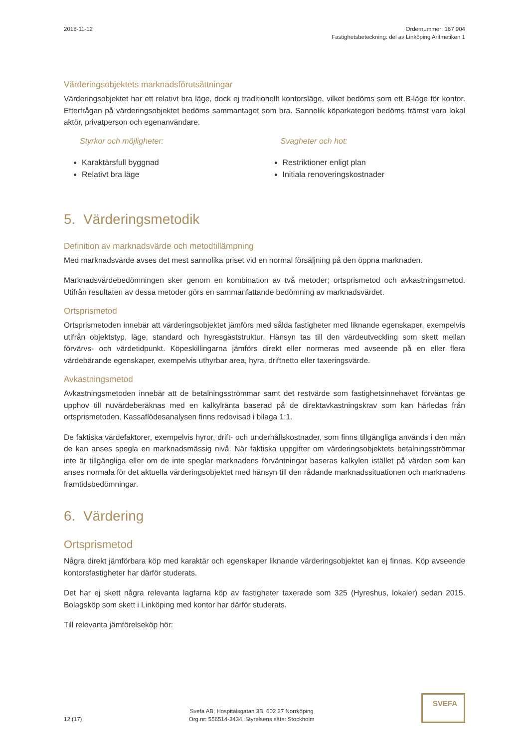2018-11-12 Ordernummer: 167 904
Fastighetsbeteckning: del av Linköping Aritmetiken 1
Värderingsobjektets marknadsförutsättningar
Värderingsobjektet har ett relativt bra läge, dock ej traditionellt kontorsläge, vilket bedöms som ett B-läge för kontor. Efterfrågan på värderingsobjektet bedöms sammantaget som bra. Sannolik köparkategori bedöms främst vara lokal aktör, privatperson och egenanvändare.
Styrkor och möjligheter:
Karaktärsfull byggnad
Relativt bra läge
Svagheter och hot:
Restriktioner enligt plan
Initiala renoveringskostnader
5. Värderingsmetodik
Definition av marknadsvärde och metodtillämpning
Med marknadsvärde avses det mest sannolika priset vid en normal försäljning på den öppna marknaden.
Marknadsvärdebedömningen sker genom en kombination av två metoder; ortsprismetod och avkastningsmetod. Utifrån resultaten av dessa metoder görs en sammanfattande bedömning av marknadsvärdet.
Ortsprismetod
Ortsprismetoden innebär att värderingsobjektet jämförs med sålda fastigheter med liknande egenskaper, exempelvis utifrån objektstyp, läge, standard och hyresgäststruktur. Hänsyn tas till den värdeutveckling som skett mellan förvärvs- och värdetidpunkt. Köpeskillingarna jämförs direkt eller normeras med avseende på en eller flera värdebärande egenskaper, exempelvis uthyrbar area, hyra, driftnetto eller taxeringsvärde.
Avkastningsmetod
Avkastningsmetoden innebär att de betalningsströmmar samt det restvärde som fastighetsinnehavet förväntas ge upphov till nuvärdeberäknas med en kalkylränta baserad på de direktavkastningskrav som kan härledas från ortsprismetoden. Kassaflödesanalysen finns redovisad i bilaga 1:1.
De faktiska värdefaktorer, exempelvis hyror, drift- och underhållskostnader, som finns tillgängliga används i den mån de kan anses spegla en marknadsmässig nivå. När faktiska uppgifter om värderingsobjektets betalningsströmmar inte är tillgängliga eller om de inte speglar marknadens förväntningar baseras kalkylen istället på värden som kan anses normala för det aktuella värderingsobjektet med hänsyn till den rådande marknadssituationen och marknadens framtidsbedömningar.
6. Värdering
Ortsprismetod
Några direkt jämförbara köp med karaktär och egenskaper liknande värderingsobjektet kan ej finnas. Köp avseende kontorsfastigheter har därför studerats.
Det har ej skett några relevanta lagfarna köp av fastigheter taxerade som 325 (Hyreshus, lokaler) sedan 2015. Bolagsköp som skett i Linköping med kontor har därför studerats.
Till relevanta jämförelseköp hör:
12 (17)
Svefa AB, Hospitalsgatan 3B, 602 27 Norrköping
Org.nr: 556514-3434, Styrelsens säte: Stockholm
SVEFA